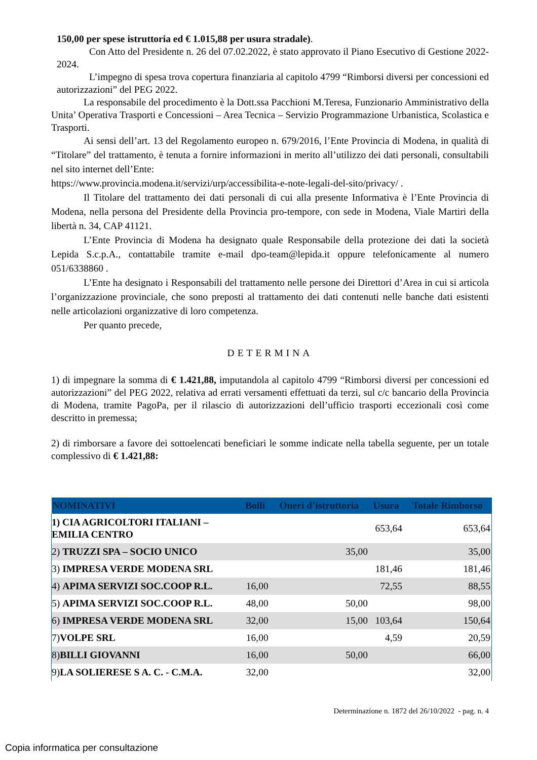150,00 per spese istruttoria ed € 1.015,88 per usura stradale).
Con Atto del Presidente n. 26 del 07.02.2022, è stato approvato il Piano Esecutivo di Gestione 2022-2024.
L’impegno di spesa trova copertura finanziaria al capitolo 4799 “Rimborsi diversi per concessioni ed autorizzazioni” del PEG 2022.
La responsabile del procedimento è la Dott.ssa Pacchioni M.Teresa, Funzionario Amministrativo della Unita’ Operativa Trasporti e Concessioni – Area Tecnica – Servizio Programmazione Urbanistica, Scolastica e Trasporti.
Ai sensi dell’art. 13 del Regolamento europeo n. 679/2016, l’Ente Provincia di Modena, in qualità di “Titolare” del trattamento, è tenuta a fornire informazioni in merito all’utilizzo dei dati personali, consultabili nel sito internet dell’Ente:
https://www.provincia.modena.it/servizi/urp/accessibilita-e-note-legali-del-sito/privacy/ .
Il Titolare del trattamento dei dati personali di cui alla presente Informativa è l’Ente Provincia di Modena, nella persona del Presidente della Provincia pro-tempore, con sede in Modena, Viale Martiri della libertà n. 34, CAP 41121.
L’Ente Provincia di Modena ha designato quale Responsabile della protezione dei dati la società Lepida S.c.p.A., contattabile tramite e-mail dpo-team@lepida.it oppure telefonicamente al numero 051/6338860 .
L’Ente ha designato i Responsabili del trattamento nelle persone dei Direttori d’Area in cui si articola l’organizzazione provinciale, che sono preposti al trattamento dei dati contenuti nelle banche dati esistenti nelle articolazioni organizzative di loro competenza.
Per quanto precede,
DETERMINA
1) di impegnare la somma di € 1.421,88, imputandola al capitolo 4799 “Rimborsi diversi per concessioni ed autorizzazioni” del PEG 2022, relativa ad errati versamenti effettuati da terzi, sul c/c bancario della Provincia di Modena, tramite PagoPa, per il rilascio di autorizzazioni dell’ufficio trasporti eccezionali così come descritto in premessa;
2) di rimborsare a favore dei sottoelencati beneficiari le somme indicate nella tabella seguente, per un totale complessivo di € 1.421,88:
| NOMINATIVI | Bolli | Oneri d’istruttoria | Usura | Totale Rimborso |
| --- | --- | --- | --- | --- |
| 1) CIA AGRICOLTORI ITALIANI – EMILIA CENTRO | | | 653,64 | 653,64 |
| 2) TRUZZI SPA – SOCIO UNICO | | 35,00 | | 35,00 |
| 3) IMPRESA VERDE MODENA SRL | | | 181,46 | 181,46 |
| 4) APIMA SERVIZI SOC.COOP R.L. | 16,00 | | 72,55 | 88,55 |
| 5) APIMA SERVIZI SOC.COOP R.L. | 48,00 | 50,00 | | 98,00 |
| 6) IMPRESA VERDE MODENA SRL | 32,00 | 15,00 | 103,64 | 150,64 |
| 7) VOLPE SRL | 16,00 | | 4,59 | 20,59 |
| 8) BILLI GIOVANNI | 16,00 | 50,00 | | 66,00 |
| 9) LA SOLIERESE S A. C. - C.M.A. | 32,00 | | | 32,00 |
Determinazione n. 1872 del 26/10/2022 - pag. n. 4
Copia informatica per consultazione